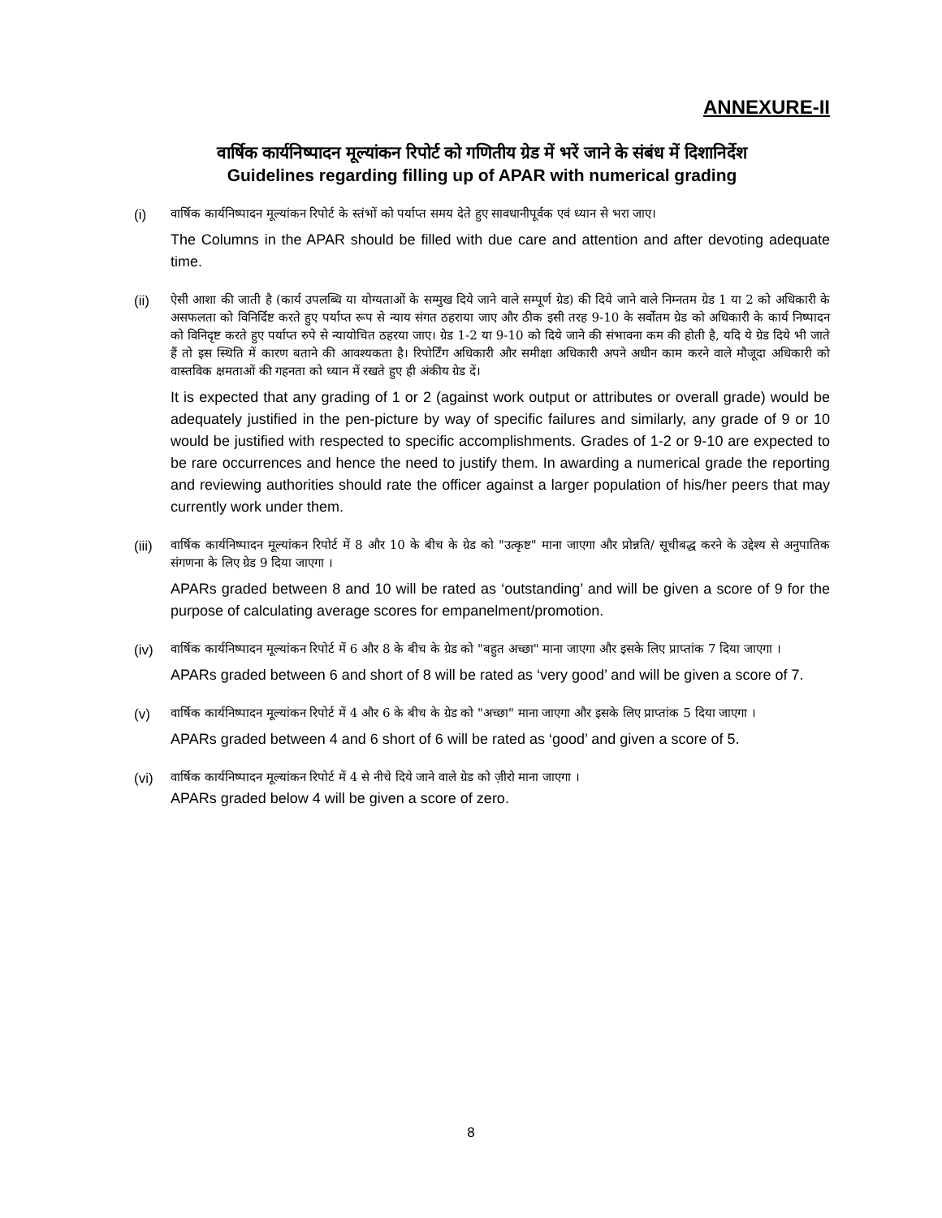ANNEXURE-II
वार्षिक कार्यनिष्पादन मूल्यांकन रिपोर्ट को गणितीय ग्रेड में भरें जाने के संबंध में दिशानिर्देश
Guidelines regarding filling up of APAR with numerical grading
(i)
वार्षिक कार्यनिष्पादन मूल्यांकन रिपोर्ट के स्तंभों को पर्याप्त समय देते हुए सावधानीपूर्वक एवं ध्यान से भरा जाए।
The Columns in the APAR should be filled with due care and attention and after devoting adequate time.
(ii)
ऐसी आशा की जाती है (कार्य उपलब्धि या योग्यताओं के सम्मुख दिये जाने वाले सम्पूर्ण ग्रेड) की दिये जाने वाले निम्नतम ग्रेड 1 या 2 को अधिकारी के असफलता को विनिर्दिष्ट करते हुए पर्याप्त रूप से न्याय संगत ठहराया जाए और ठीक इसी तरह 9-10 के सर्वोतम ग्रेड को अधिकारी के कार्य निष्पादन को विनिदृष्ट करते हुए पर्याप्त रुपे से न्यायोचित ठहरया जाए। ग्रेड 1-2 या 9-10 को दिये जाने की संभावना कम की होती है, यदि ये ग्रेड दिये भी जाते हैं तो इस स्थिति में कारण बताने की आवश्यकता है। रिपोर्टिंग अधिकारी और समीक्षा अधिकारी अपने अधीन काम करने वाले मौजूदा अधिकारी को वास्तविक क्षमताओं की गहनता को ध्यान में रखते हुए ही अंकीय ग्रेड दें।
It is expected that any grading of 1 or 2 (against work output or attributes or overall grade) would be adequately justified in the pen-picture by way of specific failures and similarly, any grade of 9 or 10 would be justified with respected to specific accomplishments. Grades of 1-2 or 9-10 are expected to be rare occurrences and hence the need to justify them. In awarding a numerical grade the reporting and reviewing authorities should rate the officer against a larger population of his/her peers that may currently work under them.
(iii)
वार्षिक कार्यनिष्पादन मूल्यांकन रिपोर्ट में 8 और 10 के बीच के ग्रेड को "उत्कृष्ट" माना जाएगा और प्रोन्नति/ सूचीबद्ध करने के उद्देश्य से अनुपातिक संगणना के लिए ग्रेड 9 दिया जाएगा ।
APARs graded between 8 and 10 will be rated as ‘outstanding’ and will be given a score of 9 for the purpose of calculating average scores for empanelment/promotion.
(iv)
वार्षिक कार्यनिष्पादन मूल्यांकन रिपोर्ट में 6 और 8 के बीच के ग्रेड को "बहुत अच्छा" माना जाएगा और इसके लिए प्राप्तांक 7 दिया जाएगा ।
APARs graded between 6 and short of 8 will be rated as ‘very good’ and will be given a score of 7.
(v)
वार्षिक कार्यनिष्पादन मूल्यांकन रिपोर्ट में 4 और 6 के बीच के ग्रेड को "अच्छा" माना जाएगा और इसके लिए प्राप्तांक 5 दिया जाएगा ।
APARs graded between 4 and 6 short of 6 will be rated as ‘good’ and given a score of 5.
(vi)
वार्षिक कार्यनिष्पादन मूल्यांकन रिपोर्ट में 4 से नीचे दिये जाने वाले ग्रेड को ज़ीरो माना जाएगा ।
APARs graded below 4 will be given a score of zero.
8